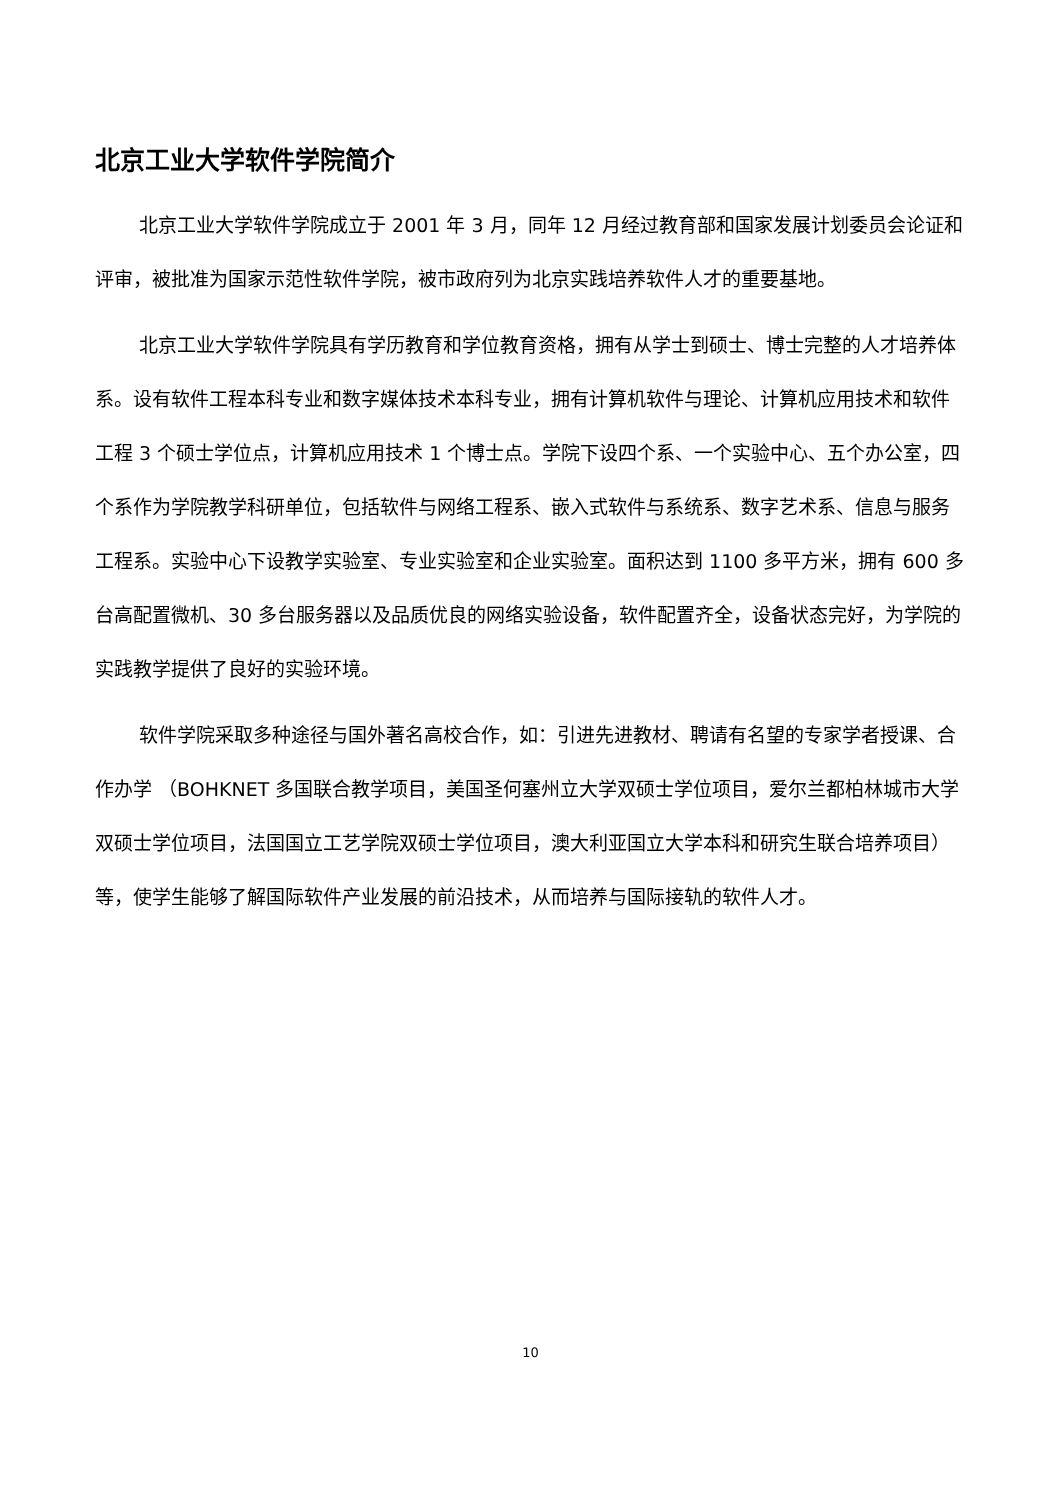北京工业大学软件学院简介
北京工业大学软件学院成立于 2001 年 3 月，同年 12 月经过教育部和国家发展计划委员会论证和评审，被批准为国家示范性软件学院，被市政府列为北京实践培养软件人才的重要基地。
北京工业大学软件学院具有学历教育和学位教育资格，拥有从学士到硕士、博士完整的人才培养体系。设有软件工程本科专业和数字媒体技术本科专业，拥有计算机软件与理论、计算机应用技术和软件工程 3 个硕士学位点，计算机应用技术 1 个博士点。学院下设四个系、一个实验中心、五个办公室，四个系作为学院教学科研单位，包括软件与网络工程系、嵌入式软件与系统系、数字艺术系、信息与服务工程系。实验中心下设教学实验室、专业实验室和企业实验室。面积达到 1100 多平方米，拥有 600 多台高配置微机、30 多台服务器以及品质优良的网络实验设备，软件配置齐全，设备状态完好，为学院的实践教学提供了良好的实验环境。
软件学院采取多种途径与国外著名高校合作，如：引进先进教材、聘请有名望的专家学者授课、合作办学 （BOHKNET 多国联合教学项目，美国圣何塞州立大学双硕士学位项目，爱尔兰都柏林城市大学双硕士学位项目，法国国立工艺学院双硕士学位项目，澳大利亚国立大学本科和研究生联合培养项目）等，使学生能够了解国际软件产业发展的前沿技术，从而培养与国际接轨的软件人才。
10